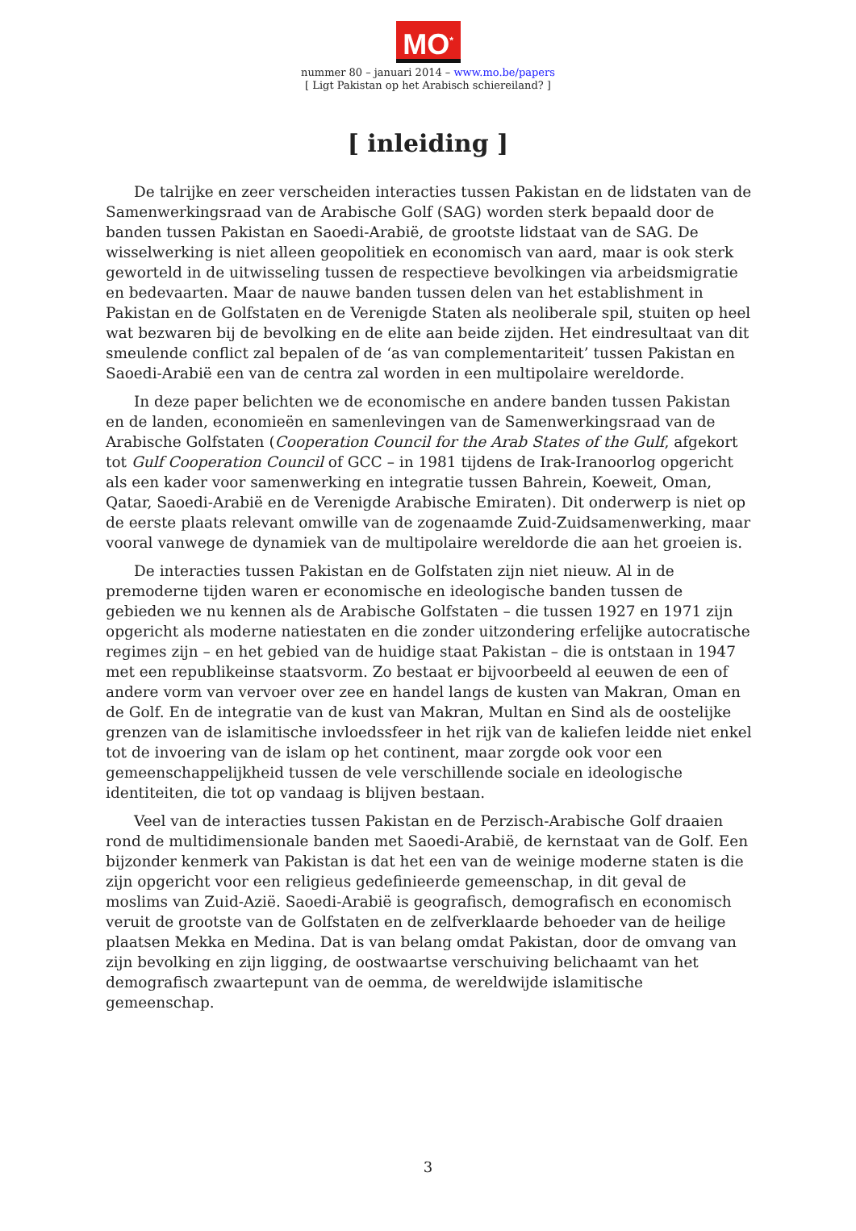MO<sup>*</sup>
nummer 80 – januari 2014 – www.mo.be/papers
[ Ligt Pakistan op het Arabisch schiereiland? ]
[ inleiding ]
De talrijke en zeer verscheiden interacties tussen Pakistan en de lidstaten van de Samenwerkingsraad van de Arabische Golf (SAG) worden sterk bepaald door de banden tussen Pakistan en Saoedi-Arabië, de grootste lidstaat van de SAG. De wisselwerking is niet alleen geopolitiek en economisch van aard, maar is ook sterk geworteld in de uitwisseling tussen de respectieve bevolkingen via arbeidsmigratie en bedevaarten. Maar de nauwe banden tussen delen van het establishment in Pakistan en de Golfstaten en de Verenigde Staten als neoliberale spil, stuiten op heel wat bezwaren bij de bevolking en de elite aan beide zijden. Het eindresultaat van dit smeulende conflict zal bepalen of de ‘as van complementariteit’ tussen Pakistan en Saoedi-Arabië een van de centra zal worden in een multipolaire wereldorde.
In deze paper belichten we de economische en andere banden tussen Pakistan en de landen, economieën en samenlevingen van de Samenwerkingsraad van de Arabische Golfstaten (Cooperation Council for the Arab States of the Gulf, afgekort tot Gulf Cooperation Council of GCC – in 1981 tijdens de Irak-Iranoorlog opgericht als een kader voor samenwerking en integratie tussen Bahrein, Koeweit, Oman, Qatar, Saoedi-Arabië en de Verenigde Arabische Emiraten). Dit onderwerp is niet op de eerste plaats relevant omwille van de zogenaamde Zuid-Zuidsamenwerking, maar vooral vanwege de dynamiek van de multipolaire wereldorde die aan het groeien is.
De interacties tussen Pakistan en de Golfstaten zijn niet nieuw. Al in de premoderne tijden waren er economische en ideologische banden tussen de gebieden we nu kennen als de Arabische Golfstaten – die tussen 1927 en 1971 zijn opgericht als moderne natiestaten en die zonder uitzondering erfelijke autocratische regimes zijn – en het gebied van de huidige staat Pakistan – die is ontstaan in 1947 met een republikeinse staatsvorm. Zo bestaat er bijvoorbeeld al eeuwen de een of andere vorm van vervoer over zee en handel langs de kusten van Makran, Oman en de Golf. En de integratie van de kust van Makran, Multan en Sind als de oostelijke grenzen van de islamitische invloedssfeer in het rijk van de kaliefen leidde niet enkel tot de invoering van de islam op het continent, maar zorgde ook voor een gemeenschappelijkheid tussen de vele verschillende sociale en ideologische identiteiten, die tot op vandaag is blijven bestaan.
Veel van de interacties tussen Pakistan en de Perzisch-Arabische Golf draaien rond de multidimensionale banden met Saoedi-Arabië, de kernstaat van de Golf. Een bijzonder kenmerk van Pakistan is dat het een van de weinige moderne staten is die zijn opgericht voor een religieus gedefinieerde gemeenschap, in dit geval de moslims van Zuid-Azië. Saoedi-Arabië is geografisch, demografisch en economisch veruit de grootste van de Golfstaten en de zelfverklaarde behoeder van de heilige plaatsen Mekka en Medina. Dat is van belang omdat Pakistan, door de omvang van zijn bevolking en zijn ligging, de oostwaartse verschuiving belichaamt van het demografisch zwaartepunt van de oemma, de wereldwijde islamitische gemeenschap.
3